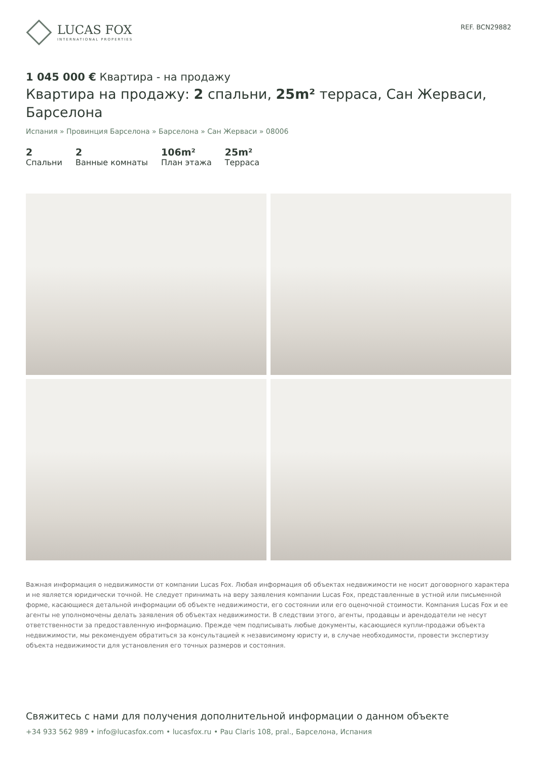LUCAS FOX
INTERNATIONAL PROPERTIES
REF. BCN29882
1 045 000 € Квартира - на продажу
Квартира на продажу: 2 спальни, 25m² терраса, Сан Жерваси, Барселона
Испания » Провинция Барселона » Барселона » Сан Жерваси » 08006
2
Спальни
2
Ванные комнаты
106m²
План этажа
25m²
Терраса
Важная информация о недвижимости от компании Lucas Fox. Любая информация об объектах недвижимости не носит договорного характера и не является юридически точной. Не следует принимать на веру заявления компании Lucas Fox, представленные в устной или письменной форме, касающиеся детальной информации об объекте недвижимости, его состоянии или его оценочной стоимости. Компания Lucas Fox и ее агенты не уполномочены делать заявления об объектах недвижимости. В следствии этого, агенты, продавцы и арендодатели не несут ответственности за предоставленную информацию. Прежде чем подписывать любые документы, касающиеся купли-продажи объекта недвижимости, мы рекомендуем обратиться за консультацией к независимому юристу и, в случае необходимости, провести экспертизу объекта недвижимости для установления его точных размеров и состояния.
Свяжитесь с нами для получения дополнительной информации о данном объекте
+34 933 562 989 • info@lucasfox.com • lucasfox.ru • Pau Claris 108, pral., Барселона, Испания